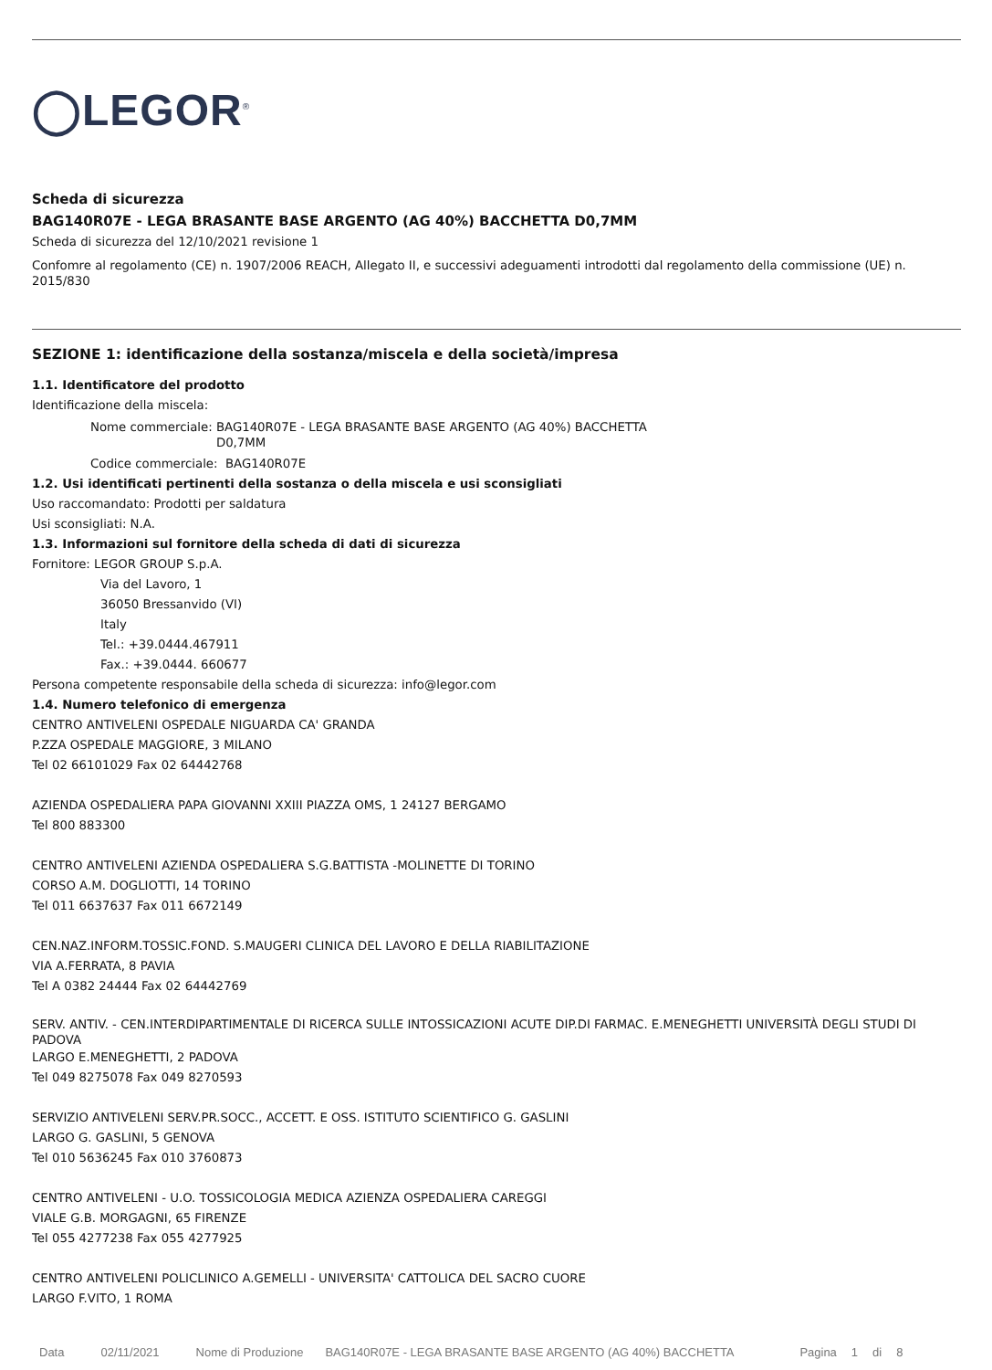◯LEGOR<sup>®</sup>
Scheda di sicurezza
BAG140R07E - LEGA BRASANTE BASE ARGENTO (AG 40%) BACCHETTA D0,7MM
Scheda di sicurezza del 12/10/2021 revisione 1
Confomre al regolamento (CE) n. 1907/2006 REACH, Allegato II, e successivi adeguamenti introdotti dal regolamento della commissione (UE) n. 2015/830
SEZIONE 1: identificazione della sostanza/miscela e della società/impresa
1.1. Identificatore del prodotto
Identificazione della miscela:
Nome commerciale: BAG140R07E - LEGA BRASANTE BASE ARGENTO (AG 40%) BACCHETTA D0,7MM
Codice commerciale: BAG140R07E
1.2. Usi identificati pertinenti della sostanza o della miscela e usi sconsigliati
Uso raccomandato: Prodotti per saldatura
Usi sconsigliati: N.A.
1.3. Informazioni sul fornitore della scheda di dati di sicurezza
Fornitore: LEGOR GROUP S.p.A.
Via del Lavoro, 1
36050 Bressanvido (VI)
Italy
Tel.: +39.0444.467911
Fax.: +39.0444. 660677
Persona competente responsabile della scheda di sicurezza: info@legor.com
1.4. Numero telefonico di emergenza
CENTRO ANTIVELENI OSPEDALE NIGUARDA CA' GRANDA
P.ZZA OSPEDALE MAGGIORE, 3 MILANO
Tel 02 66101029 Fax 02 64442768
AZIENDA OSPEDALIERA PAPA GIOVANNI XXIII PIAZZA OMS, 1 24127 BERGAMO
Tel 800 883300
CENTRO ANTIVELENI AZIENDA OSPEDALIERA S.G.BATTISTA -MOLINETTE DI TORINO
CORSO A.M. DOGLIOTTI, 14 TORINO
Tel 011 6637637 Fax 011 6672149
CEN.NAZ.INFORM.TOSSIC.FOND. S.MAUGERI CLINICA DEL LAVORO E DELLA RIABILITAZIONE
VIA A.FERRATA, 8 PAVIA
Tel A 0382 24444 Fax 02 64442769
SERV. ANTIV. - CEN.INTERDIPARTIMENTALE DI RICERCA SULLE INTOSSICAZIONI ACUTE DIP.DI FARMAC. E.MENEGHETTI UNIVERSITÀ DEGLI STUDI DI PADOVA
LARGO E.MENEGHETTI, 2 PADOVA
Tel 049 8275078 Fax 049 8270593
SERVIZIO ANTIVELENI SERV.PR.SOCC., ACCETT. E OSS. ISTITUTO SCIENTIFICO G. GASLINI
LARGO G. GASLINI, 5 GENOVA
Tel 010 5636245 Fax 010 3760873
CENTRO ANTIVELENI - U.O. TOSSICOLOGIA MEDICA AZIENZA OSPEDALIERA CAREGGI
VIALE G.B. MORGAGNI, 65 FIRENZE
Tel 055 4277238 Fax 055 4277925
CENTRO ANTIVELENI POLICLINICO A.GEMELLI - UNIVERSITA' CATTOLICA DEL SACRO CUORE
LARGO F.VITO, 1 ROMA
Data 02/11/2021 Nome di Produzione BAG140R07E - LEGA BRASANTE BASE ARGENTO (AG 40%) BACCHETTA Pagina 1 di 8